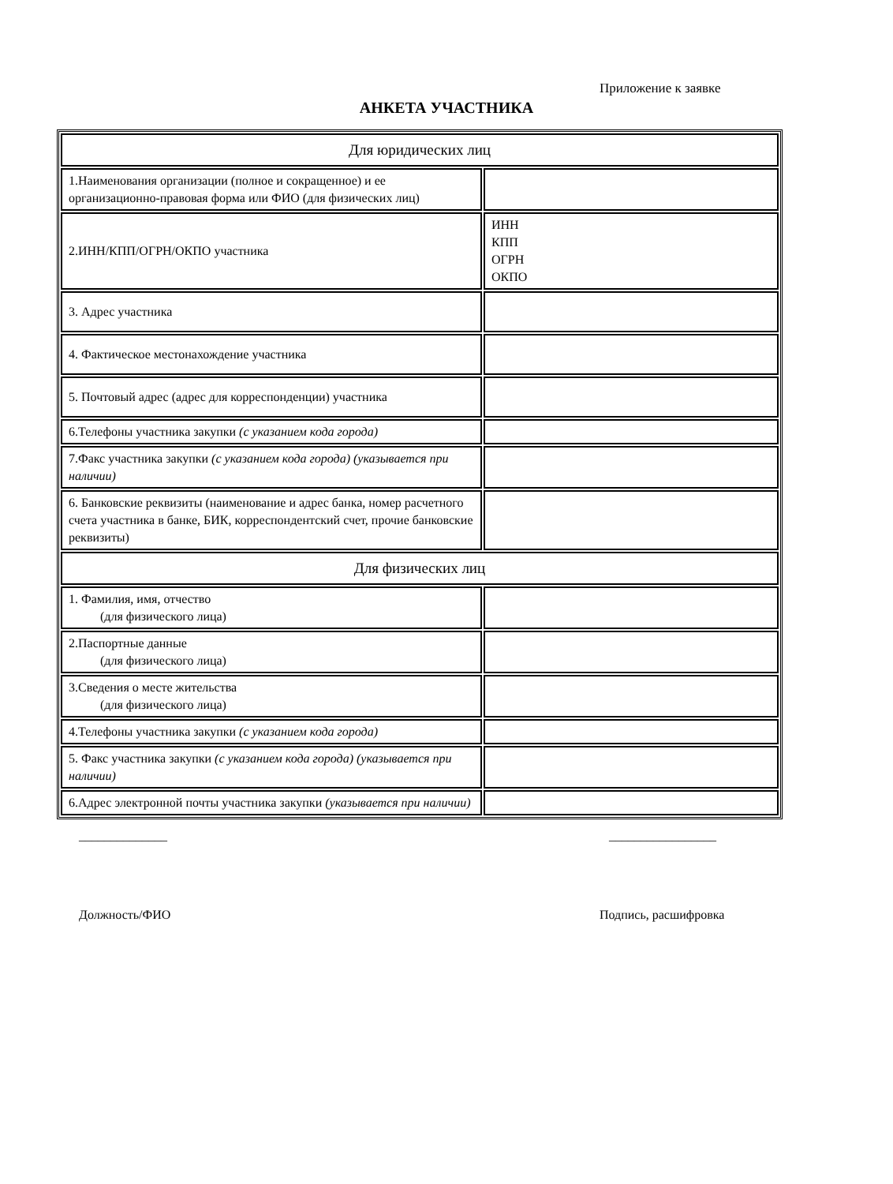Приложение к заявке
АНКЕТА УЧАСТНИКА
| Для юридических лиц | |
| 1.Наименования организации (полное и сокращенное) и ее организационно-правовая форма или ФИО (для физических лиц) | |
| 2.ИНН/КПП/ОГРН/ОКПО участника | ИНН КПП ОГРН ОКПО |
| 3. Адрес участника | |
| 4. Фактическое местонахождение участника | |
| 5. Почтовый адрес (адрес для корреспонденции) участника | |
| 6.Телефоны участника закупки (с указанием кода города) | |
| 7.Факс участника закупки (с указанием кода города) (указывается при наличии) | |
| 6. Банковские реквизиты (наименование и адрес банка, номер расчетного счета участника в банке, БИК, корреспондентский счет, прочие банковские реквизиты) | |
| Для физических лиц | |
| 1. Фамилия, имя, отчество (для физического лица) | |
| 2.Паспортные данные (для физического лица) | |
| 3.Сведения о месте жительства (для физического лица) | |
| 4.Телефоны участника закупки (с указанием кода города) | |
| 5. Факс участника закупки (с указанием кода города) (указывается при наличии) | |
| 6.Адрес электронной почты участника закупки (указывается при наличии) | |
______________ _________________
Должность/ФИО Подпись, расшифровка